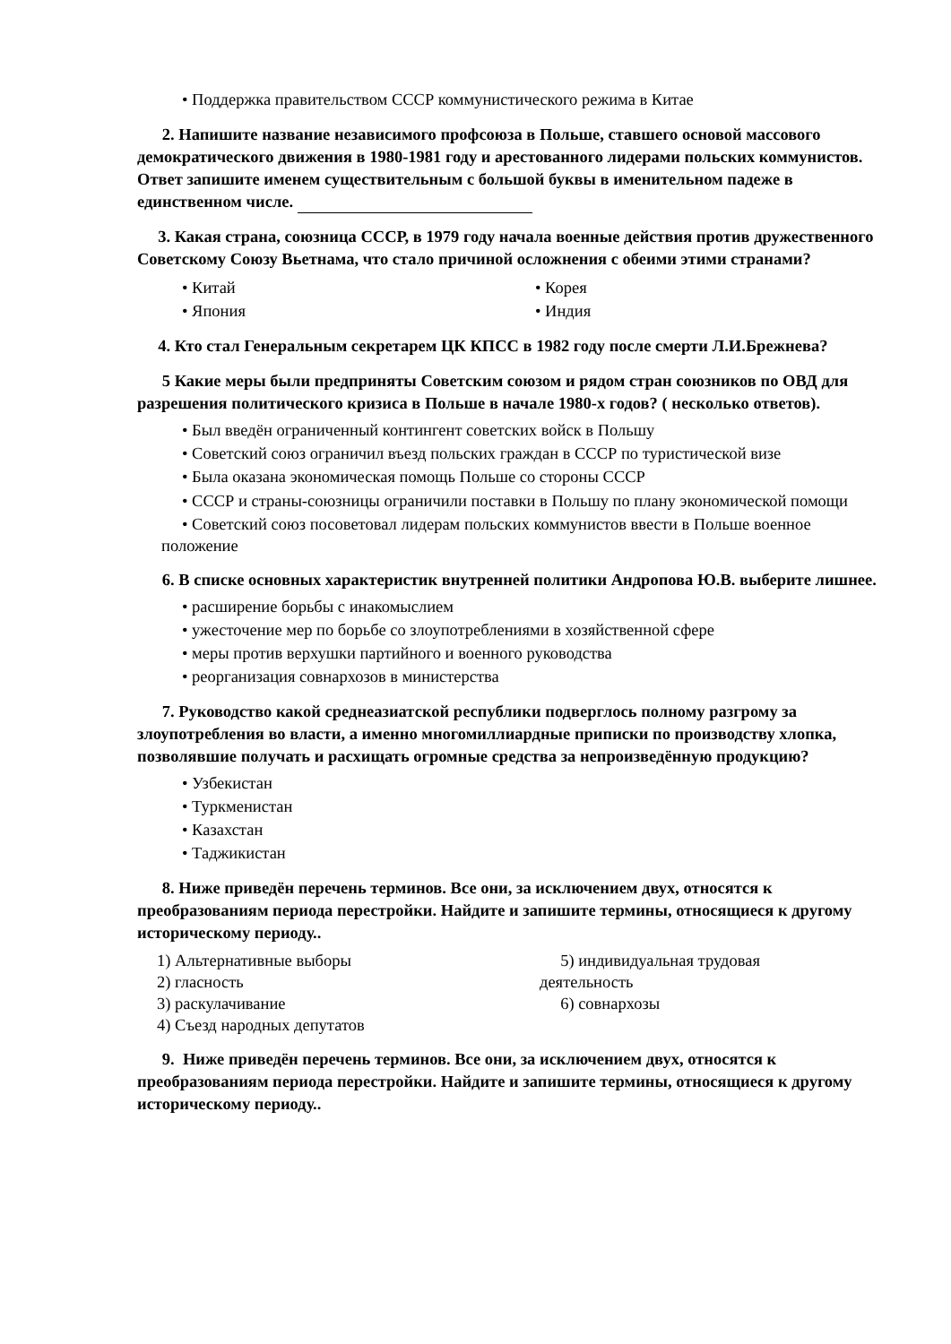• Поддержка правительством СССР коммунистического режима в Китае
2. Напишите название независимого профсоюза в Польше, ставшего основой массового демократического движения в 1980-1981 году и арестованного лидерами польских коммунистов. Ответ запишите именем существительным с большой буквы в именительном падеже в единственном числе.
3. Какая страна, союзница СССР, в 1979 году начала военные действия против дружественного Советскому Союзу Вьетнама, что стало причиной осложнения с обеими этими странами?
• Китай
• Япония
• Корея
• Индия
4. Кто стал Генеральным секретарем ЦК КПСС в 1982 году после смерти Л.И.Брежнева?
5 Какие меры были предприняты Советским союзом и рядом стран союзников по ОВД для разрешения политического кризиса в Польше в начале 1980-х годов? ( несколько ответов).
• Был введён ограниченный контингент советских войск в Польшу
• Советский союз ограничил въезд польских граждан в СССР по туристической визе
• Была оказана экономическая помощь Польше со стороны СССР
• СССР и страны-союзницы ограничили поставки в Польшу по плану экономической помощи
• Советский союз посоветовал лидерам польских коммунистов ввести в Польше военное положение
6. В списке основных характеристик внутренней политики Андропова Ю.В. выберите лишнее.
• расширение борьбы с инакомыслием
• ужесточение мер по борьбе со злоупотреблениями в хозяйственной сфере
• меры против верхушки партийного и военного руководства
• реорганизация совнархозов в министерства
7. Руководство какой среднеазиатской республики подверглось полному разгрому за злоупотребления во власти, а именно многомиллиардные приписки по производству хлопка, позволявшие получать и расхищать огромные средства за непроизведённую продукцию?
• Узбекистан
• Туркменистан
• Казахстан
• Таджикистан
8. Ниже приведён перечень терминов. Все они, за исключением двух, относятся к преобразованиям периода перестройки. Найдите и запишите термины, относящиеся к другому историческому периоду..
1) Альтернативные выборы
2) гласность
3) раскулачивание
4) Съезд народных депутатов
5) индивидуальная трудовая
деятельность
6) совнархозы
9. Ниже приведён перечень терминов. Все они, за исключением двух, относятся к преобразованиям периода перестройки. Найдите и запишите термины, относящиеся к другому историческому периоду..